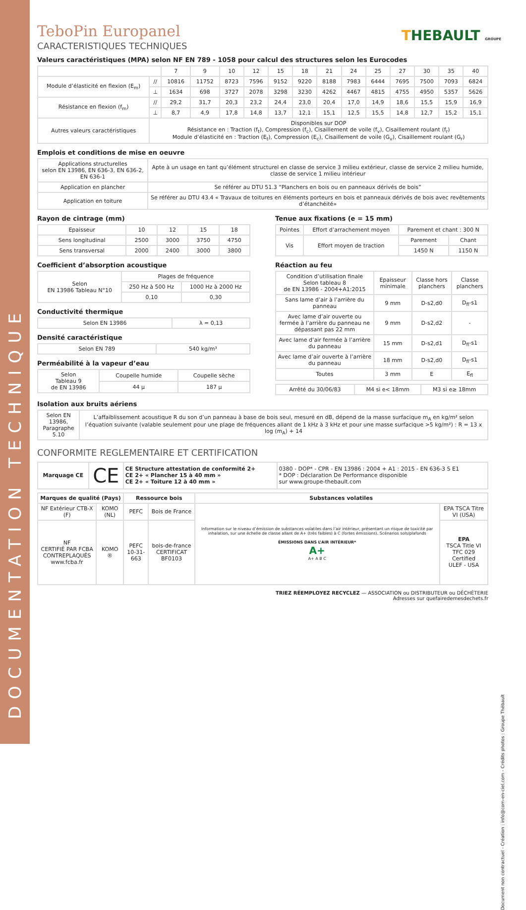DOCUMENTATION TECHNIQUE
THEBAULT GROUPE
TeboPin Europanel
CARACTERISTIQUES TECHNIQUES
Valeurs caractéristiques (MPA) selon NF EN 789 - 1058 pour calcul des structures selon les Eurocodes
| | | 7 | 9 | 10 | 12 | 15 | 18 | 21 | 24 | 25 | 27 | 30 | 35 | 40 |
| --- | --- | --- | --- | --- | --- | --- | --- | --- | --- | --- | --- | --- | --- | --- |
| Module d’élasticité en flexion (E<sub>m</sub>) | // | 10816 | 11752 | 8723 | 7596 | 9152 | 9220 | 8188 | 7983 | 6444 | 7695 | 7500 | 7093 | 6824 |
| | ⊥ | 1634 | 698 | 3727 | 2078 | 3298 | 3230 | 4262 | 4467 | 4815 | 4755 | 4950 | 5357 | 5626 |
| Résistance en flexion (f<sub>m</sub>) | // | 29,2 | 31,7 | 20,3 | 23,2 | 24,4 | 23,0 | 20,4 | 17,0 | 14,9 | 18,6 | 15,5 | 15,9 | 16,9 |
| | ⊥ | 8,7 | 4,9 | 17,8 | 14,8 | 13,7 | 12,1 | 15,1 | 12,5 | 15,5 | 14,8 | 12,7 | 15,2 | 15,1 |
| Autres valeurs caractéristiques | Disponibles sur DOP Résistance en : Traction (f<sub>t</sub>), Compression (f<sub>c</sub>), Cisaillement de voile (f<sub>v</sub>), Cisaillement roulant (f<sub>r</sub>) Module d’élasticité en : Traction (E<sub>t</sub>), Compression (E<sub>c</sub>), Cisaillement de voile (G<sub>v</sub>), Cisaillement roulant (G<sub>r</sub>) | | | | | | | | | | | | | |
Emplois et conditions de mise en oeuvre
| Applications structurelles selon EN 13986, EN 636-3, EN 636-2, EN 636-1 | Apte à un usage en tant qu’élément structurel en classe de service 3 milieu extérieur, classe de service 2 milieu humide, classe de service 1 milieu intérieur |
| Application en plancher | Se référer au DTU 51.3 “Planchers en bois ou en panneaux dérivés de bois” |
| Application en toiture | Se référer au DTU 43.4 « Travaux de toitures en éléments porteurs en bois et panneaux dérivés de bois avec revêtements d’étanchéité» |
Rayon de cintrage (mm)
| Epaisseur | 10 | 12 | 15 | 18 |
| Sens longitudinal | 2500 | 3000 | 3750 | 4750 |
| Sens transversal | 2000 | 2400 | 3000 | 3800 |
Coefficient d’absorption acoustique
| Selon EN 13986 Tableau N°10 | Plages de fréquence | |
| | 250 Hz à 500 Hz | 1000 Hz à 2000 Hz |
| | 0,10 | 0,30 |
Conductivité thermique
| Selon EN 13986 | λ = 0,13 |
Densité caractéristique
| Selon EN 789 | 540 kg/m³ |
Perméabilité à la vapeur d’eau
| Selon Tableau 9 de EN 13986 | Coupelle humide | Coupelle sèche |
| | 44 µ | 187 µ |
Tenue aux fixations (e = 15 mm)
| Pointes | Effort d’arrachement moyen | Parement et chant : 300 N | |
| Vis | Effort moyen de traction | Parement | Chant |
| | | 1450 N | 1150 N |
Réaction au feu
| Condition d’utilisation finale Selon tableau 8 de EN 13986 - 2004+A1:2015 | Epaisseur minimale | Classe hors planchers | Classe planchers |
| Sans lame d’air à l’arrière du panneau | 9 mm | D-s2,d0 | D<sub>fl</sub>-s1 |
| Avec lame d’air ouverte ou fermée à l’arrière du panneau ne dépassant pas 22 mm | 9 mm | D-s2,d2 | - |
| Avec lame d’air fermée à l’arrière du panneau | 15 mm | D-s2,d1 | D<sub>fl</sub>-s1 |
| Avec lame d’air ouverte à l’arrière du panneau | 18 mm | D-s2,d0 | D<sub>fl</sub>-s1 |
| Toutes | 3 mm | E | E<sub>fl</sub> |
| Arrêté du 30/06/83 | M4 si e< 18mm | M3 si e≥ 18mm |
Isolation aux bruits aériens
| Selon EN 13986, Paragraphe 5.10 | L’affaiblissement acoustique R du son d’un panneau à base de bois seul, mesuré en dB, dépend de la masse surfacique m<sub>A</sub> en kg/m² selon l’équation suivante (valable seulement pour une plage de fréquences allant de 1 kHz à 3 kHz et pour une masse surfacique >5 kg/m²) : R = 13 x log (m<sub>A</sub>) + 14 |
CONFORMITE REGLEMENTAIRE ET CERTIFICATION
| Marquage CE | CE | CE Structure attestation de conformité 2+ CE 2+ « Plancher 15 à 40 mm » CE 2+ « Toiture 12 à 40 mm » | 0380 - DOP* - CPR - EN 13986 : 2004 + A1 : 2015 - EN 636-3 S E1 * DOP : Déclaration De Performance disponible sur www.groupe-thebault.com |
| Marques de qualité (Pays) | | Ressource bois | | Substances volatiles | |
| NF Extérieur CTB-X (F) | KOMO (NL) | PEFC | Bois de France | Information sur le niveau d’émission de substances volatiles dans l’air intérieur, présentant un risque de toxicité par inhalation, sur une échelle de classe allant de A+ (très faibles) à C (fortes émissions). Scénarios sols/plafonds ÉMISSIONS DANS L’AIR INTÉRIEUR* A+ A+ A B C | EPA TSCA Titre VI (USA) |
| NF CERTIFIÉ PAR FCBA CONTREPLAQUÉS www.fcba.fr | KOMO ® | PEFC 10-31-663 | bois-de-france CERTIFICAT BF0103 | | EPA TSCA Title VI TFC 029 Certified ULEF - USA |
TRIEZ RÉEMPLOYEZ RECYCLEZ — ASSOCIATION ou DISTRIBUTEUR ou DÉCHÈTERIE
Adresses sur quefairedemesdechets.fr
Document non contractuel - Création : info@com-en-ciel.com - Crédits photos : Groupe Thébault